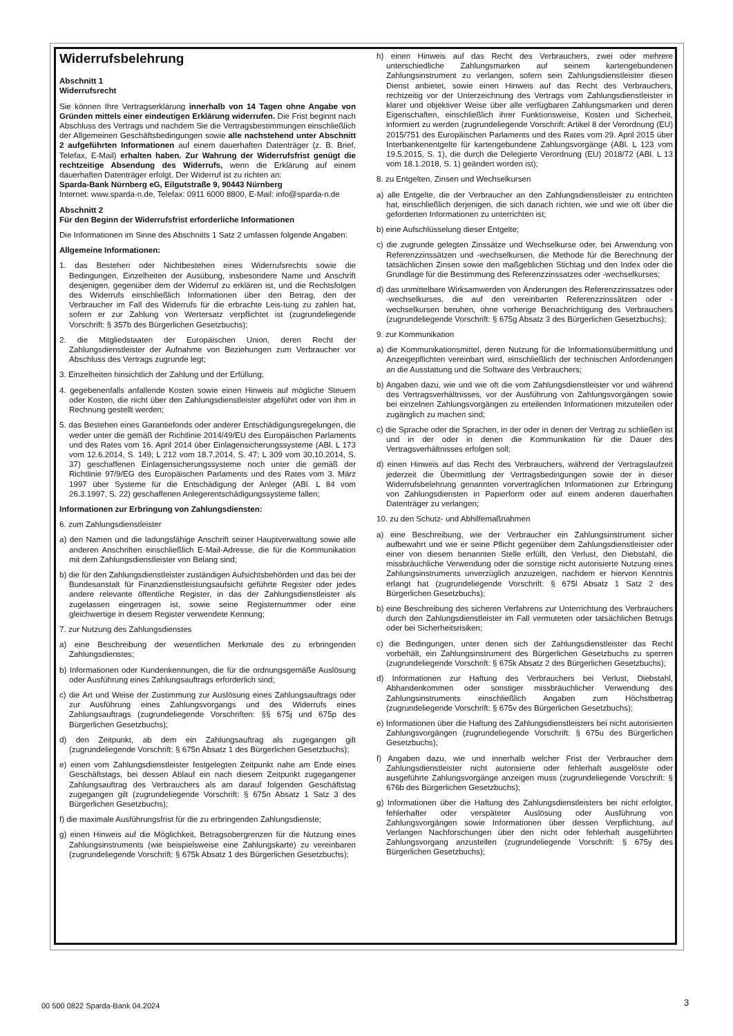Widerrufsbelehrung
Abschnitt 1
Widerrufsrecht
Sie können Ihre Vertragserklärung innerhalb von 14 Tagen ohne Angabe von Gründen mittels einer eindeutigen Erklärung widerrufen. Die Frist beginnt nach Abschluss des Vertrags und nachdem Sie die Vertragsbestimmungen einschließlich der Allgemeinen Geschäftsbedingungen sowie alle nachstehend unter Abschnitt 2 aufgeführten Informationen auf einem dauerhaften Datenträger (z. B. Brief, Telefax, E-Mail) erhalten haben. Zur Wahrung der Widerrufsfrist genügt die rechtzeitige Absendung des Widerrufs, wenn die Erklärung auf einem dauerhaften Datenträger erfolgt. Der Widerruf ist zu richten an:
Sparda-Bank Nürnberg eG, Eilgutstraße 9, 90443 Nürnberg
Internet: www.sparda-n.de, Telefax: 0911 6000 8800, E-Mail: info@sparda-n.de
Abschnitt 2
Für den Beginn der Widerrufsfrist erforderliche Informationen
Die Informationen im Sinne des Abschnitts 1 Satz 2 umfassen folgende Angaben:
Allgemeine Informationen:
1. das Bestehen oder Nichtbestehen eines Widerrufsrechts sowie die Bedingungen, Einzelheiten der Ausübung, insbesondere Name und Anschrift desjenigen, gegenüber dem der Widerruf zu erklären ist, und die Rechtsfolgen des Widerrufs einschließlich Informationen über den Betrag, den der Verbraucher im Fall des Widerrufs für die erbrachte Leis-tung zu zahlen hat, sofern er zur Zahlung von Wertersatz verpflichtet ist (zugrundeliegende Vorschrift: § 357b des Bürgerlichen Gesetzbuchs);
2. die Mitgliedstaaten der Europäischen Union, deren Recht der Zahlungsdienstleister der Aufnahme von Beziehungen zum Verbraucher vor Abschluss des Vertrags zugrunde legt;
3. Einzelheiten hinsichtlich der Zahlung und der Erfüllung;
4. gegebenenfalls anfallende Kosten sowie einen Hinweis auf mögliche Steuern oder Kosten, die nicht über den Zahlungsdienstleister abgeführt oder von ihm in Rechnung gestellt werden;
5. das Bestehen eines Garantiefonds oder anderer Entschädigungsregelungen, die weder unter die gemäß der Richtlinie 2014/49/EU des Europäischen Parlaments und des Rates vom 16. April 2014 über Einlagensicherungssysteme (ABl. L 173 vom 12.6.2014, S. 149; L 212 vom 18.7.2014, S. 47; L 309 vom 30.10.2014, S. 37) geschaffenen Einlagensicherungssysteme noch unter die gemäß der Richtlinie 97/9/EG des Europäischen Parlaments und des Rates vom 3. März 1997 über Systeme für die Entschädigung der Anleger (ABl. L 84 vom 26.3.1997, S. 22) geschaffenen Anlegerentschädigungssysteme fallen;
Informationen zur Erbringung von Zahlungsdiensten:
6. zum Zahlungsdienstleister
a) den Namen und die ladungsfähige Anschrift seiner Hauptverwaltung sowie alle anderen Anschriften einschließlich E-Mail-Adresse, die für die Kommunikation mit dem Zahlungsdienstleister von Belang sind;
b) die für den Zahlungsdienstleister zuständigen Aufsichtsbehörden und das bei der Bundesanstalt für Finanzdienstleistungsaufsicht geführte Register oder jedes andere relevante öffentliche Register, in das der Zahlungsdienstleister als zugelassen eingetragen ist, sowie seine Registernummer oder eine gleichwertige in diesem Register verwendete Kennung;
7. zur Nutzung des Zahlungsdienstes
a) eine Beschreibung der wesentlichen Merkmale des zu erbringenden Zahlungsdienstes;
b) Informationen oder Kundenkennungen, die für die ordnungsgemäße Auslösung oder Ausführung eines Zahlungsauftrags erforderlich sind;
c) die Art und Weise der Zustimmung zur Auslösung eines Zahlungsauftrags oder zur Ausführung eines Zahlungsvorgangs und des Widerrufs eines Zahlungsauftrags (zugrundeliegende Vorschriften: §§ 675j und 675p des Bürgerlichen Gesetzbuchs);
d) den Zeitpunkt, ab dem ein Zahlungsauftrag als zugegangen gilt (zugrundeliegende Vorschrift: § 675n Absatz 1 des Bürgerlichen Gesetzbuchs);
e) einen vom Zahlungsdienstleister festgelegten Zeitpunkt nahe am Ende eines Geschäftstags, bei dessen Ablauf ein nach diesem Zeitpunkt zugegangener Zahlungsauftrag des Verbrauchers als am darauf folgenden Geschäftstag zugegangen gilt (zugrundeliegende Vorschrift: § 675n Absatz 1 Satz 3 des Bürgerlichen Gesetzbuchs);
f) die maximale Ausführungsfrist für die zu erbringenden Zahlungsdienste;
g) einen Hinweis auf die Möglichkeit, Betragsobergrenzen für die Nutzung eines Zahlungsinstruments (wie beispielsweise eine Zahlungskarte) zu vereinbaren (zugrundeliegende Vorschrift: § 675k Absatz 1 des Bürgerlichen Gesetzbuchs);
h) einen Hinweis auf das Recht des Verbrauchers, zwei oder mehrere unterschiedliche Zahlungsmarken auf seinem kartengebundenen Zahlungsinstrument zu verlangen, sofern sein Zahlungsdienstleister diesen Dienst anbietet, sowie einen Hinweis auf das Recht des Verbrauchers, rechtzeitig vor der Unterzeichnung des Vertrags vom Zahlungsdienstleister in klarer und objektiver Weise über alle verfügbaren Zahlungsmarken und deren Eigenschaften, einschließlich ihrer Funktionsweise, Kosten und Sicherheit, informiert zu werden (zugrundeliegende Vorschrift: Artikel 8 der Verordnung (EU) 2015/751 des Europäischen Parlaments und des Rates vom 29. April 2015 über Interbankenentgelte für kartengebundene Zahlungsvorgänge (ABl. L 123 vom 19.5.2015, S. 1), die durch die Delegierte Verordnung (EU) 2018/72 (ABl. L 13 vom 18.1.2018, S. 1) geändert worden ist);
8. zu Entgelten, Zinsen und Wechselkursen
a) alle Entgelte, die der Verbraucher an den Zahlungsdienstleister zu entrichten hat, einschließlich derjenigen, die sich danach richten, wie und wie oft über die geforderten Informationen zu unterrichten ist;
b) eine Aufschlüsselung dieser Entgelte;
c) die zugrunde gelegten Zinssätze und Wechselkurse oder, bei Anwendung von Referenzzinssätzen und -wechselkursen, die Methode für die Berechnung der tatsächlichen Zinsen sowie den maßgeblichen Stichtag und den Index oder die Grundlage für die Bestimmung des Referenzzinssatzes oder -wechselkurses;
d) das unmittelbare Wirksamwerden von Änderungen des Referenzzinssatzes oder -wechselkurses, die auf den vereinbarten Referenzzinssätzen oder -wechselkursen beruhen, ohne vorherige Benachrichtigung des Verbrauchers (zugrundeliegende Vorschrift: § 675g Absatz 3 des Bürgerlichen Gesetzbuchs);
9. zur Kommunikation
a) die Kommunikationsmittel, deren Nutzung für die Informationsübermittlung und Anzeigepflichten vereinbart wird, einschließlich der technischen Anforderungen an die Ausstattung und die Software des Verbrauchers;
b) Angaben dazu, wie und wie oft die vom Zahlungsdienstleister vor und während des Vertragsverhältnisses, vor der Ausführung von Zahlungsvorgängen sowie bei einzelnen Zahlungsvorgängen zu erteilenden Informationen mitzuteilen oder zugänglich zu machen sind;
c) die Sprache oder die Sprachen, in der oder in denen der Vertrag zu schließen ist und in der oder in denen die Kommunikation für die Dauer des Vertragsverhältnisses erfolgen soll;
d) einen Hinweis auf das Recht des Verbrauchers, während der Vertragslaufzeit jederzeit die Übermittlung der Vertragsbedingungen sowie der in dieser Widerrufsbelehrung genannten vorvertraglichen Informationen zur Erbringung von Zahlungsdiensten in Papierform oder auf einem anderen dauerhaften Datenträger zu verlangen;
10. zu den Schutz- und Abhilfemaßnahmen
a) eine Beschreibung, wie der Verbraucher ein Zahlungsinstrument sicher aufbewahrt und wie er seine Pflicht gegenüber dem Zahlungsdienstleister oder einer von diesem benannten Stelle erfüllt, den Verlust, den Diebstahl, die missbräuchliche Verwendung oder die sonstige nicht autorisierte Nutzung eines Zahlungsinstruments unverzüglich anzuzeigen, nachdem er hiervon Kenntnis erlangt hat (zugrundeliegende Vorschrift: § 675l Absatz 1 Satz 2 des Bürgerlichen Gesetzbuchs);
b) eine Beschreibung des sicheren Verfahrens zur Unterrichtung des Verbrauchers durch den Zahlungsdienstleister im Fall vermuteten oder tatsächlichen Betrugs oder bei Sicherheitsrisiken;
c) die Bedingungen, unter denen sich der Zahlungsdienstleister das Recht vorbehält, ein Zahlungsinstrument des Bürgerlichen Gesetzbuchs zu sperren (zugrundeliegende Vorschrift: § 675k Absatz 2 des Bürgerlichen Gesetzbuchs);
d) Informationen zur Haftung des Verbrauchers bei Verlust, Diebstahl, Abhandenkommen oder sonstiger missbräuchlicher Verwendung des Zahlungsinstruments einschließlich Angaben zum Höchstbetrag (zugrundeliegende Vorschrift: § 675v des Bürgerlichen Gesetzbuchs);
e) Informationen über die Haftung des Zahlungsdienstleisters bei nicht autorisierten Zahlungsvorgängen (zugrundeliegende Vorschrift: § 675u des Bürgerlichen Gesetzbuchs);
f) Angaben dazu, wie und innerhalb welcher Frist der Verbraucher dem Zahlungsdienstleister nicht autorisierte oder fehlerhaft ausgelöste oder ausgeführte Zahlungsvorgänge anzeigen muss (zugrundeliegende Vorschrift: § 676b des Bürgerlichen Gesetzbuchs);
g) Informationen über die Haftung des Zahlungsdienstleisters bei nicht erfolgter, fehlerhafter oder verspäteter Auslösung oder Ausführung von Zahlungsvorgängen sowie Informationen über dessen Verpflichtung, auf Verlangen Nachforschungen über den nicht oder fehlerhaft ausgeführten Zahlungsvorgang anzustellen (zugrundeliegende Vorschrift: § 675y des Bürgerlichen Gesetzbuchs);
00 500 0822 Sparda-Bank 04.2024
3